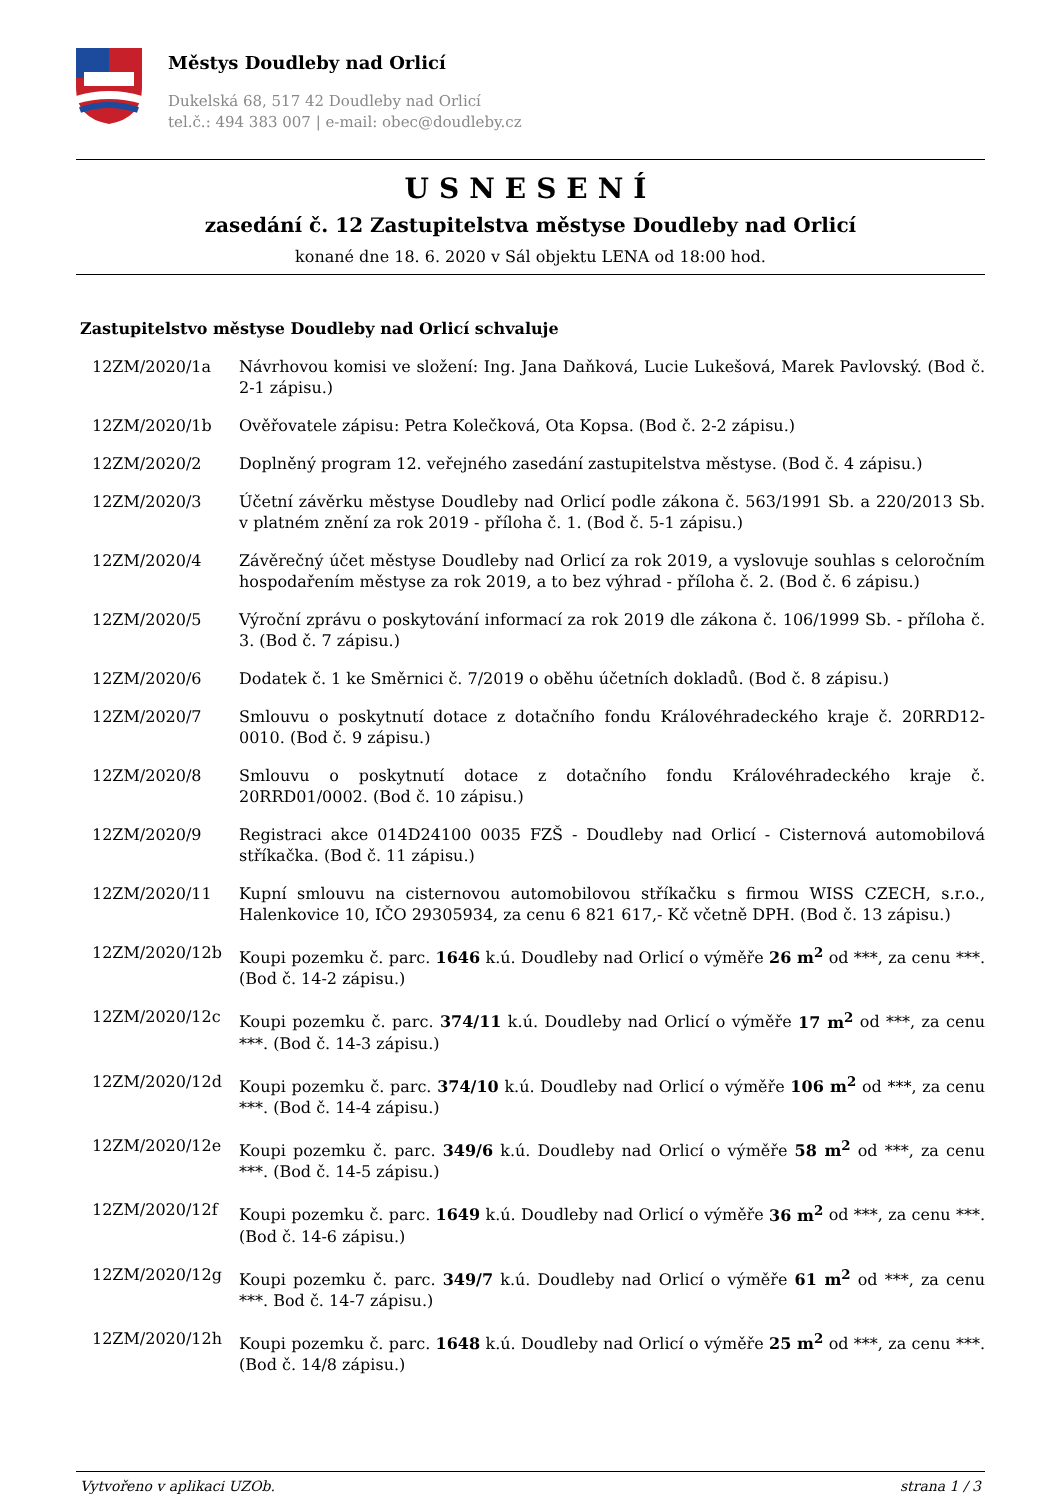Městys Doudleby nad Orlicí
Dukelská 68, 517 42 Doudleby nad Orlicí
tel.č.: 494 383 007 | e-mail: obec@doudleby.cz
USNESENÍ
zasedání č. 12 Zastupitelstva městyse Doudleby nad Orlicí
konané dne 18. 6. 2020 v Sál objektu LENA od 18:00 hod.
Zastupitelstvo městyse Doudleby nad Orlicí schvaluje
12ZM/2020/1a Návrhovou komisi ve složení: Ing. Jana Daňková, Lucie Lukešová, Marek Pavlovský. (Bod č. 2-1 zápisu.)
12ZM/2020/1b Ověřovatele zápisu: Petra Kolečková, Ota Kopsa. (Bod č. 2-2 zápisu.)
12ZM/2020/2 Doplněný program 12. veřejného zasedání zastupitelstva městyse. (Bod č. 4 zápisu.)
12ZM/2020/3 Účetní závěrku městyse Doudleby nad Orlicí podle zákona č. 563/1991 Sb. a 220/2013 Sb. v platném znění za rok 2019 - příloha č. 1. (Bod č. 5-1 zápisu.)
12ZM/2020/4 Závěrečný účet městyse Doudleby nad Orlicí za rok 2019, a vyslovuje souhlas s celoročním hospodařením městyse za rok 2019, a to bez výhrad - příloha č. 2. (Bod č. 6 zápisu.)
12ZM/2020/5 Výroční zprávu o poskytování informací za rok 2019 dle zákona č. 106/1999 Sb. - příloha č. 3. (Bod č. 7 zápisu.)
12ZM/2020/6 Dodatek č. 1 ke Směrnici č. 7/2019 o oběhu účetních dokladů. (Bod č. 8 zápisu.)
12ZM/2020/7 Smlouvu o poskytnutí dotace z dotačního fondu Královéhradeckého kraje č. 20RRD12-0010. (Bod č. 9 zápisu.)
12ZM/2020/8 Smlouvu o poskytnutí dotace z dotačního fondu Královéhradeckého kraje č. 20RRD01/0002. (Bod č. 10 zápisu.)
12ZM/2020/9 Registraci akce 014D24100 0035 FZŠ - Doudleby nad Orlicí - Cisternová automobilová stříkačka. (Bod č. 11 zápisu.)
12ZM/2020/11 Kupní smlouvu na cisternovou automobilovou stříkačku s firmou WISS CZECH, s.r.o., Halenkovice 10, IČO 29305934, za cenu 6 821 617,- Kč včetně DPH. (Bod č. 13 zápisu.)
12ZM/2020/12b Koupi pozemku č. parc. 1646 k.ú. Doudleby nad Orlicí o výměře 26 m<sup>2</sup> od ***, za cenu ***. (Bod č. 14-2 zápisu.)
12ZM/2020/12c Koupi pozemku č. parc. 374/11 k.ú. Doudleby nad Orlicí o výměře 17 m<sup>2</sup> od ***, za cenu ***. (Bod č. 14-3 zápisu.)
12ZM/2020/12d Koupi pozemku č. parc. 374/10 k.ú. Doudleby nad Orlicí o výměře 106 m<sup>2</sup> od ***, za cenu ***. (Bod č. 14-4 zápisu.)
12ZM/2020/12e Koupi pozemku č. parc. 349/6 k.ú. Doudleby nad Orlicí o výměře 58 m<sup>2</sup> od ***, za cenu ***. (Bod č. 14-5 zápisu.)
12ZM/2020/12f Koupi pozemku č. parc. 1649 k.ú. Doudleby nad Orlicí o výměře 36 m<sup>2</sup> od ***, za cenu ***. (Bod č. 14-6 zápisu.)
12ZM/2020/12g Koupi pozemku č. parc. 349/7 k.ú. Doudleby nad Orlicí o výměře 61 m<sup>2</sup> od ***, za cenu ***. Bod č. 14-7 zápisu.)
12ZM/2020/12h Koupi pozemku č. parc. 1648 k.ú. Doudleby nad Orlicí o výměře 25 m<sup>2</sup> od ***, za cenu ***. (Bod č. 14/8 zápisu.)
Vytvořeno v aplikaci UZOb. strana 1 / 3